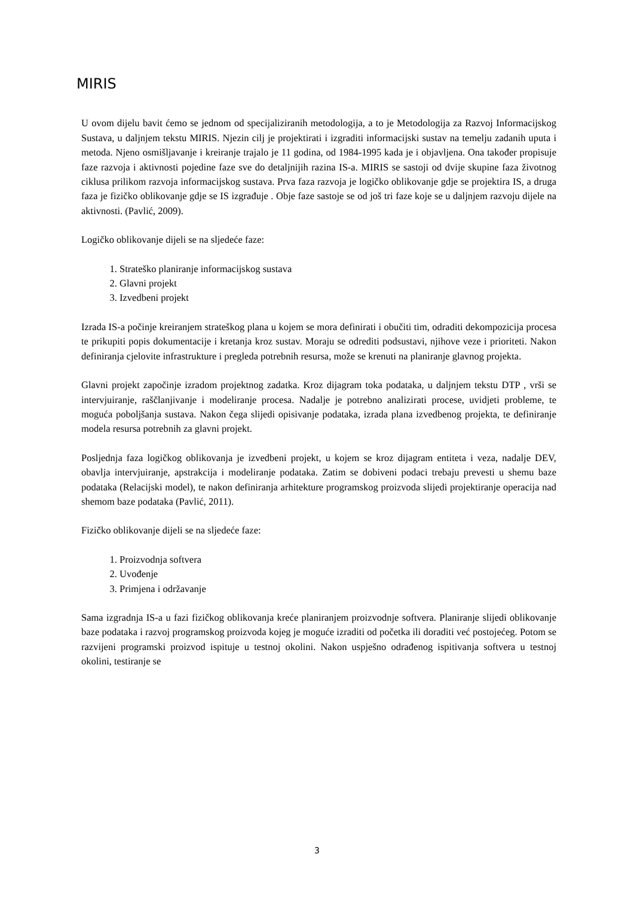MIRIS
U ovom dijelu bavit ćemo se jednom od specijaliziranih metodologija, a to je Metodologija za Razvoj Informacijskog Sustava, u daljnjem tekstu MIRIS. Njezin cilj je projektirati i izgraditi informacijski sustav na temelju zadanih uputa i metoda. Njeno osmišljavanje i kreiranje trajalo je 11 godina, od 1984-1995 kada je i objavljena. Ona također propisuje faze razvoja i aktivnosti pojedine faze sve do detaljnijih razina IS-a. MIRIS se sastoji od dvije skupine faza životnog ciklusa prilikom razvoja informacijskog sustava. Prva faza razvoja je logičko oblikovanje gdje se projektira IS, a druga faza je fizičko oblikovanje gdje se IS izgrađuje . Obje faze sastoje se od još tri faze koje se u daljnjem razvoju dijele na aktivnosti. (Pavlić, 2009).
Logičko oblikovanje dijeli se na sljedeće faze:
1. Strateško planiranje informacijskog sustava
2. Glavni projekt
3. Izvedbeni projekt
Izrada IS-a počinje kreiranjem strateškog plana u kojem se mora definirati i obučiti tim, odraditi dekompozicija procesa te prikupiti popis dokumentacije i kretanja kroz sustav. Moraju se odrediti podsustavi, njihove veze i prioriteti. Nakon definiranja cjelovite infrastrukture i pregleda potrebnih resursa, može se krenuti na planiranje glavnog projekta.
Glavni projekt započinje izradom projektnog zadatka. Kroz dijagram toka podataka, u daljnjem tekstu DTP , vrši se intervjuiranje, raščlanjivanje i modeliranje procesa. Nadalje je potrebno analizirati procese, uvidjeti probleme, te moguća poboljšanja sustava. Nakon čega slijedi opisivanje podataka, izrada plana izvedbenog projekta, te definiranje modela resursa potrebnih za glavni projekt.
Posljednja faza logičkog oblikovanja je izvedbeni projekt, u kojem se kroz dijagram entiteta i veza, nadalje DEV, obavlja intervjuiranje, apstrakcija i modeliranje podataka. Zatim se dobiveni podaci trebaju prevesti u shemu baze podataka (Relacijski model), te nakon definiranja arhitekture programskog proizvoda slijedi projektiranje operacija nad shemom baze podataka (Pavlić, 2011).
Fizičko oblikovanje dijeli se na sljedeće faze:
1. Proizvodnja softvera
2. Uvođenje
3. Primjena i održavanje
Sama izgradnja IS-a u fazi fizičkog oblikovanja kreće planiranjem proizvodnje softvera. Planiranje slijedi oblikovanje baze podataka i razvoj programskog proizvoda kojeg je moguće izraditi od početka ili doraditi već postojećeg. Potom se razvijeni programski proizvod ispituje u testnoj okolini. Nakon uspješno odrađenog ispitivanja softvera u testnoj okolini, testiranje se
3